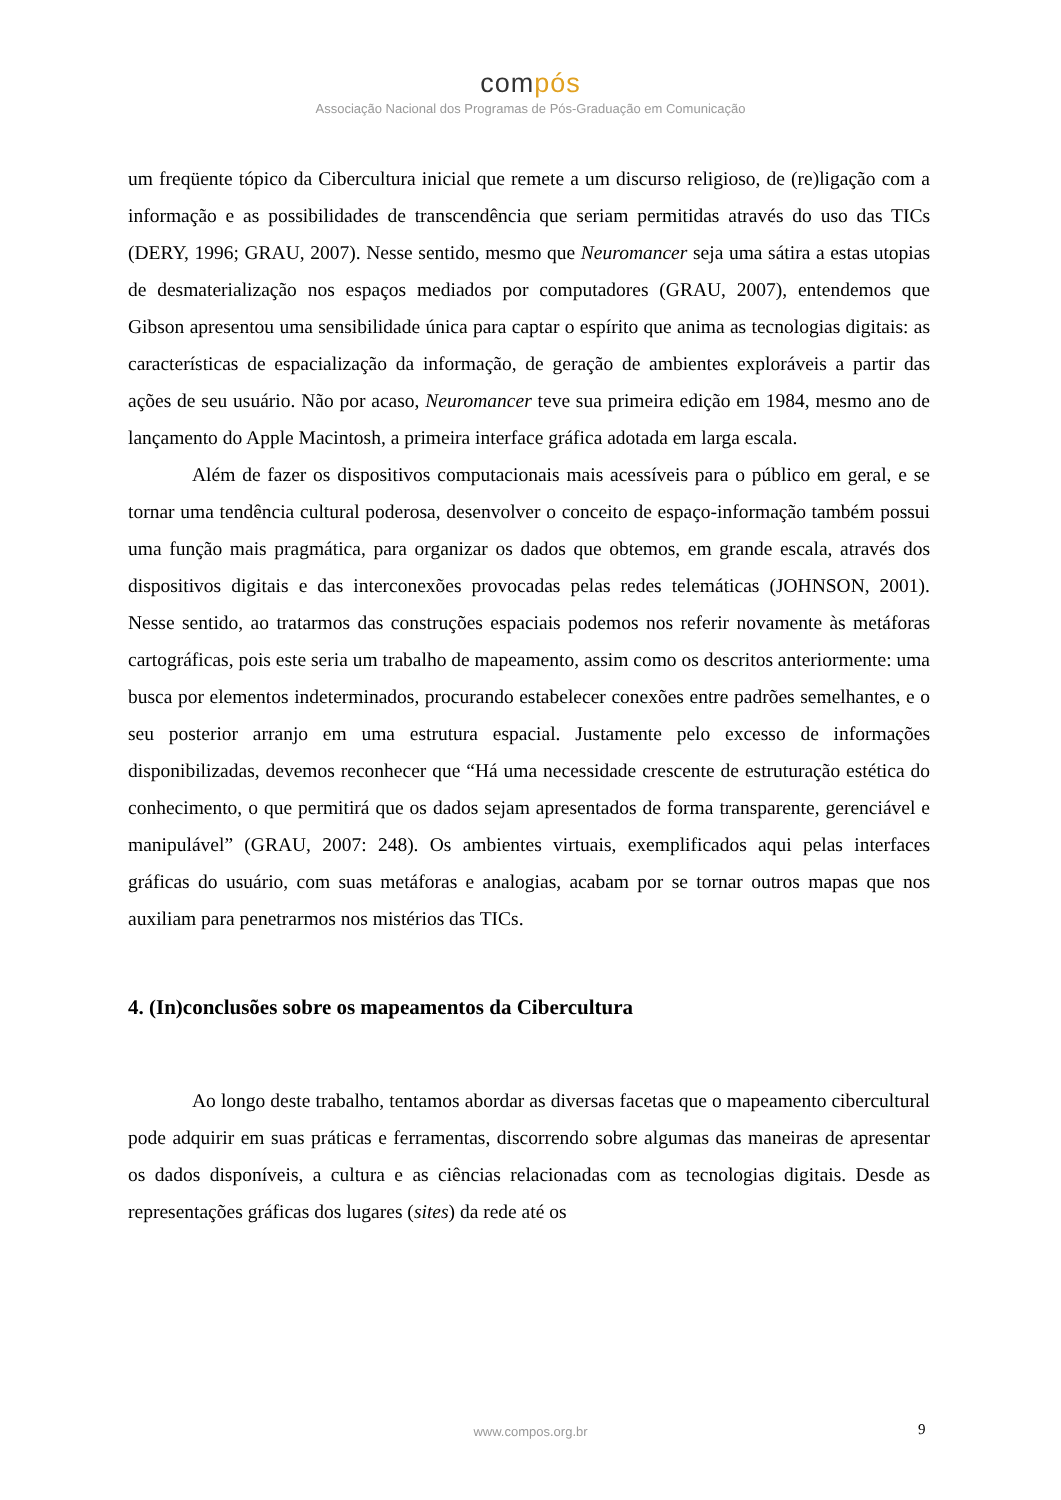compós
Associação Nacional dos Programas de Pós-Graduação em Comunicação
um freqüente tópico da Cibercultura inicial que remete a um discurso religioso, de (re)ligação com a informação e as possibilidades de transcendência que seriam permitidas através do uso das TICs (DERY, 1996; GRAU, 2007). Nesse sentido, mesmo que Neuromancer seja uma sátira a estas utopias de desmaterialização nos espaços mediados por computadores (GRAU, 2007), entendemos que Gibson apresentou uma sensibilidade única para captar o espírito que anima as tecnologias digitais: as características de espacialização da informação, de geração de ambientes exploráveis a partir das ações de seu usuário. Não por acaso, Neuromancer teve sua primeira edição em 1984, mesmo ano de lançamento do Apple Macintosh, a primeira interface gráfica adotada em larga escala.
Além de fazer os dispositivos computacionais mais acessíveis para o público em geral, e se tornar uma tendência cultural poderosa, desenvolver o conceito de espaço-informação também possui uma função mais pragmática, para organizar os dados que obtemos, em grande escala, através dos dispositivos digitais e das interconexões provocadas pelas redes telemáticas (JOHNSON, 2001). Nesse sentido, ao tratarmos das construções espaciais podemos nos referir novamente às metáforas cartográficas, pois este seria um trabalho de mapeamento, assim como os descritos anteriormente: uma busca por elementos indeterminados, procurando estabelecer conexões entre padrões semelhantes, e o seu posterior arranjo em uma estrutura espacial. Justamente pelo excesso de informações disponibilizadas, devemos reconhecer que “Há uma necessidade crescente de estruturação estética do conhecimento, o que permitirá que os dados sejam apresentados de forma transparente, gerenciável e manipulável” (GRAU, 2007: 248). Os ambientes virtuais, exemplificados aqui pelas interfaces gráficas do usuário, com suas metáforas e analogias, acabam por se tornar outros mapas que nos auxiliam para penetrarmos nos mistérios das TICs.
4. (In)conclusões sobre os mapeamentos da Cibercultura
Ao longo deste trabalho, tentamos abordar as diversas facetas que o mapeamento cibercultural pode adquirir em suas práticas e ferramentas, discorrendo sobre algumas das maneiras de apresentar os dados disponíveis, a cultura e as ciências relacionadas com as tecnologias digitais. Desde as representações gráficas dos lugares (sites) da rede até os
www.compos.org.br 9